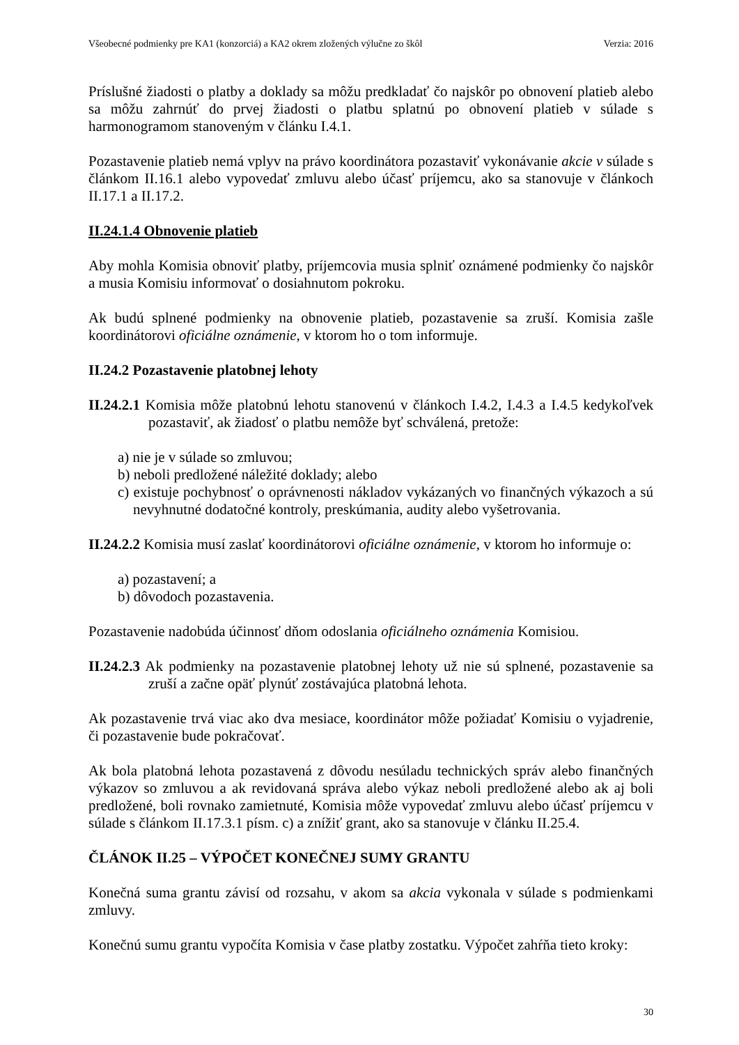Všeobecné podmienky pre KA1 (konzorciá) a KA2 okrem zložených výlučne zo škôl Verzia: 2016
Príslušné žiadosti o platby a doklady sa môžu predkladať čo najskôr po obnovení platieb alebo sa môžu zahrnúť do prvej žiadosti o platbu splatnú po obnovení platieb v súlade s harmonogramom stanoveným v článku I.4.1.
Pozastavenie platieb nemá vplyv na právo koordinátora pozastaviť vykonávanie akcie v súlade s článkom II.16.1 alebo vypovedať zmluvu alebo účasť príjemcu, ako sa stanovuje v článkoch II.17.1 a II.17.2.
II.24.1.4 Obnovenie platieb
Aby mohla Komisia obnoviť platby, príjemcovia musia splniť oznámené podmienky čo najskôr a musia Komisiu informovať o dosiahnutom pokroku.
Ak budú splnené podmienky na obnovenie platieb, pozastavenie sa zruší. Komisia zašle koordinátorovi oficiálne oznámenie, v ktorom ho o tom informuje.
II.24.2 Pozastavenie platobnej lehoty
II.24.2.1 Komisia môže platobnú lehotu stanovenú v článkoch I.4.2, I.4.3 a I.4.5 kedykoľvek pozastaviť, ak žiadosť o platbu nemôže byť schválená, pretože:
a) nie je v súlade so zmluvou;
b) neboli predložené náležité doklady; alebo
c) existuje pochybnosť o oprávnenosti nákladov vykázaných vo finančných výkazoch a sú nevyhnutné dodatočné kontroly, preskúmania, audity alebo vyšetrovania.
II.24.2.2 Komisia musí zaslať koordinátorovi oficiálne oznámenie, v ktorom ho informuje o:
a) pozastavení; a
b) dôvodoch pozastavenia.
Pozastavenie nadobúda účinnosť dňom odoslania oficiálneho oznámenia Komisiou.
II.24.2.3 Ak podmienky na pozastavenie platobnej lehoty už nie sú splnené, pozastavenie sa zruší a začne opäť plynúť zostávajúca platobná lehota.
Ak pozastavenie trvá viac ako dva mesiace, koordinátor môže požiadať Komisiu o vyjadrenie, či pozastavenie bude pokračovať.
Ak bola platobná lehota pozastavená z dôvodu nesúladu technických správ alebo finančných výkazov so zmluvou a ak revidovaná správa alebo výkaz neboli predložené alebo ak aj boli predložené, boli rovnako zamietnuté, Komisia môže vypovedať zmluvu alebo účasť príjemcu v súlade s článkom II.17.3.1 písm. c) a znížiť grant, ako sa stanovuje v článku II.25.4.
ČLÁNOK II.25 – VÝPOČET KONEČNEJ SUMY GRANTU
Konečná suma grantu závisí od rozsahu, v akom sa akcia vykonala v súlade s podmienkami zmluvy.
Konečnú sumu grantu vypočíta Komisia v čase platby zostatku. Výpočet zahŕňa tieto kroky:
30